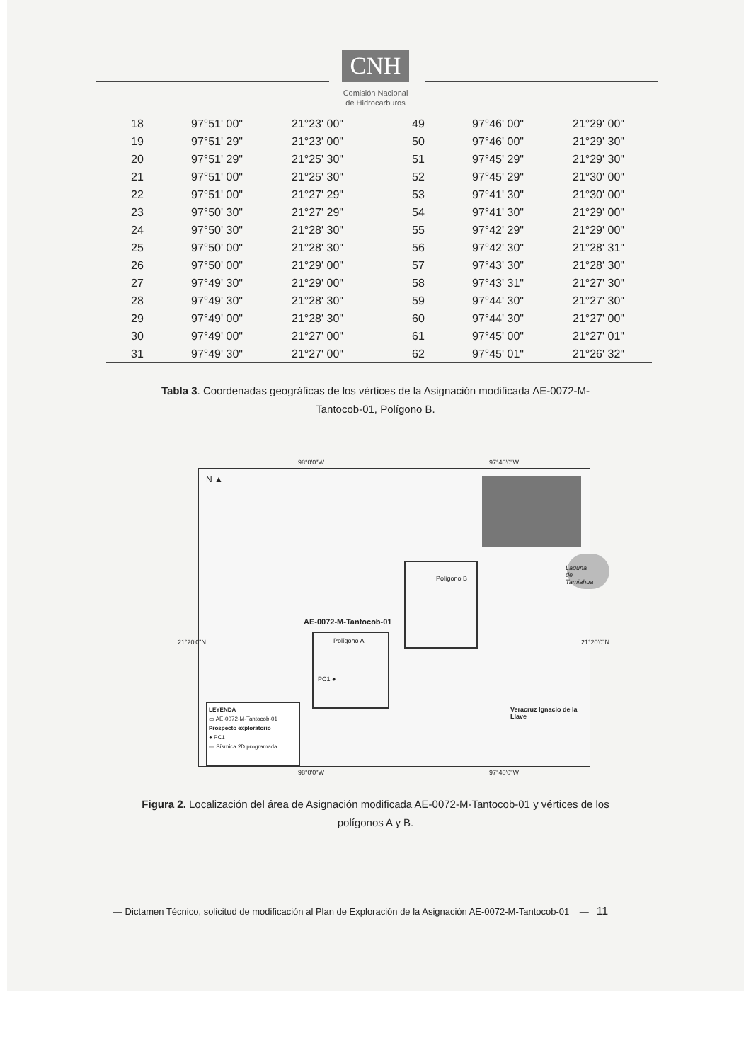CNH
Comisión Nacional
de Hidrocarburos
| 18 | 97°51' 00" | 21°23' 00" | 49 | 97°46' 00" | 21°29' 00" |
| 19 | 97°51' 29" | 21°23' 00" | 50 | 97°46' 00" | 21°29' 30" |
| 20 | 97°51' 29" | 21°25' 30" | 51 | 97°45' 29" | 21°29' 30" |
| 21 | 97°51' 00" | 21°25' 30" | 52 | 97°45' 29" | 21°30' 00" |
| 22 | 97°51' 00" | 21°27' 29" | 53 | 97°41' 30" | 21°30' 00" |
| 23 | 97°50' 30" | 21°27' 29" | 54 | 97°41' 30" | 21°29' 00" |
| 24 | 97°50' 30" | 21°28' 30" | 55 | 97°42' 29" | 21°29' 00" |
| 25 | 97°50' 00" | 21°28' 30" | 56 | 97°42' 30" | 21°28' 31" |
| 26 | 97°50' 00" | 21°29' 00" | 57 | 97°43' 30" | 21°28' 30" |
| 27 | 97°49' 30" | 21°29' 00" | 58 | 97°43' 31" | 21°27' 30" |
| 28 | 97°49' 30" | 21°28' 30" | 59 | 97°44' 30" | 21°27' 30" |
| 29 | 97°49' 00" | 21°28' 30" | 60 | 97°44' 30" | 21°27' 00" |
| 30 | 97°49' 00" | 21°27' 00" | 61 | 97°45' 00" | 21°27' 01" |
| 31 | 97°49' 30" | 21°27' 00" | 62 | 97°45' 01" | 21°26' 32" |
Tabla 3. Coordenadas geográficas de los vértices de la Asignación modificada AE-0072-M-Tantocob-01, Polígono B.
N ▲
98°0'0"W 97°40'0"W
Laguna de Tamiahua
Polígono B
AE-0072-M-Tantocob-01
Polígono A
PC1 ●
LEYENDA
▭ AE-0072-M-Tantocob-01
Prospecto exploratorio
● PC1
— Sísmica 2D programada
Veracruz Ignacio de la Llave
21°20'0"N 21°20'0"N
98°0'0"W 97°40'0"W
Figura 2. Localización del área de Asignación modificada AE-0072-M-Tantocob-01 y vértices de los polígonos A y B.
— Dictamen Técnico, solicitud de modificación al Plan de Exploración de la Asignación AE-0072-M-Tantocob-01 — 11